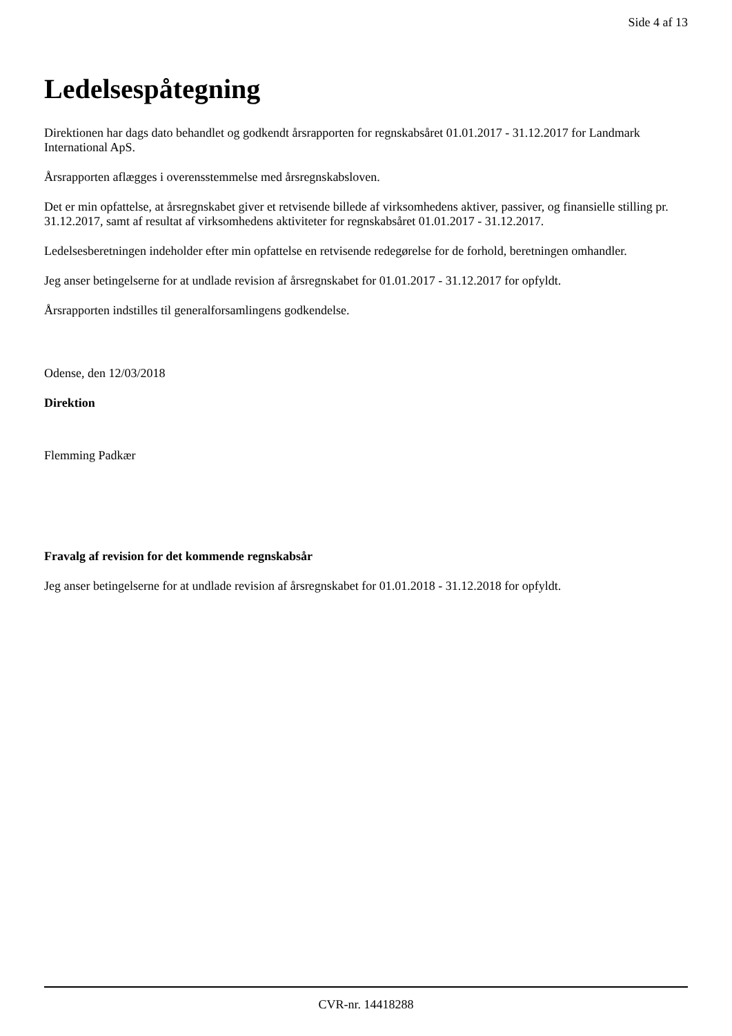Side 4 af 13
Ledelsespåtegning
Direktionen har dags dato behandlet og godkendt årsrapporten for regnskabsåret 01.01.2017 - 31.12.2017 for Landmark International ApS.
Årsrapporten aflægges i overensstemmelse med årsregnskabsloven.
Det er min opfattelse, at årsregnskabet giver et retvisende billede af virksomhedens aktiver, passiver, og finansielle stilling pr. 31.12.2017, samt af resultat af virksomhedens aktiviteter for regnskabsåret 01.01.2017 - 31.12.2017.
Ledelsesberetningen indeholder efter min opfattelse en retvisende redegørelse for de forhold, beretningen omhandler.
Jeg anser betingelserne for at undlade revision af årsregnskabet for 01.01.2017 - 31.12.2017 for opfyldt.
Årsrapporten indstilles til generalforsamlingens godkendelse.
Odense, den 12/03/2018
Direktion
Flemming Padkær
Fravalg af revision for det kommende regnskabsår
Jeg anser betingelserne for at undlade revision af årsregnskabet for 01.01.2018 - 31.12.2018 for opfyldt.
CVR-nr. 14418288